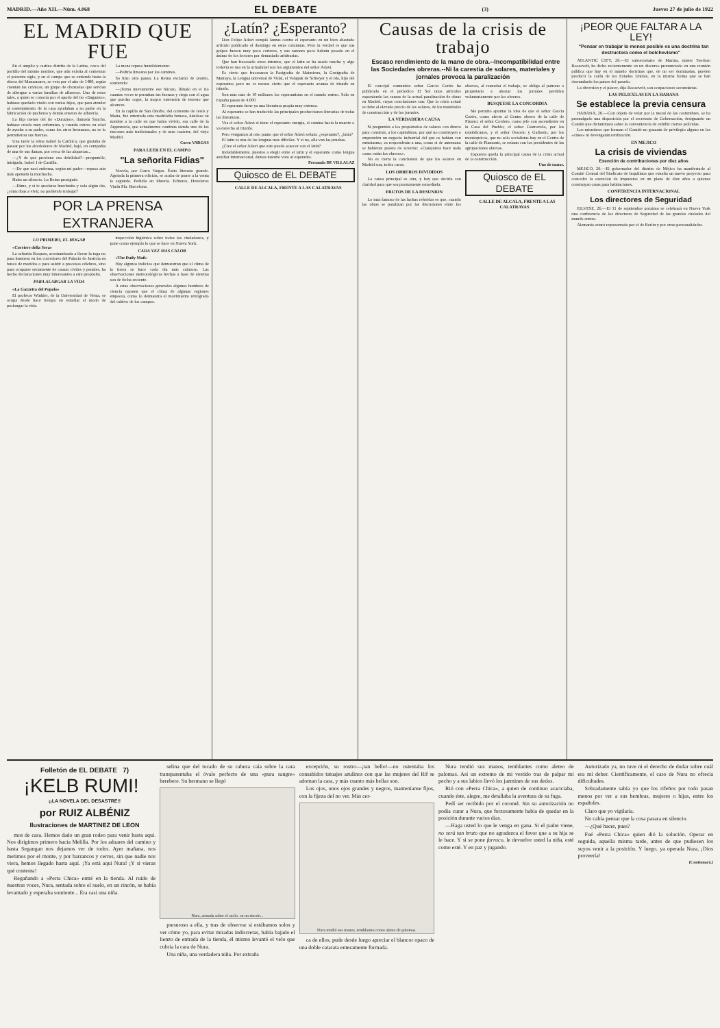MADRID.—Año XII.—Núm. 4.068 EL DEBATE (3) Jueves 27 de julio de 1922
EL MADRID QUE FUE
En el amplio y castizo distrito de la Latina, cerca del portillo del mismo nombre, que aún existía al comenzar el presente siglo, y en el campo que se extiende hasta la ribera del Manzanares, se veía por el año de 1480, según cuentan las crónicas, un grupo de chozuelas que servían de albergue a varias familias de alfareros. Uno de estos tales, a quien se conocía por el apodo del tío «Daganzo», habíase quedado viudo con varios hijos, que para atender al sostenimiento de la casa ayudaban a su padre en la fabricación de pucheros y demás enseres de alfarería.
La hija menor del tío «Durazno», llamada Sancha, habíase criado muy enfermiza, y cuando estuvo en edad de ayudar a su padre, como los otros hermanos, no se lo permitieron sus fuerzas.
Una tarde la reina Isabel la Católica, que gustaba de pasear por los alrededores de Madrid, bajó, en compañía de una de sus damas, por cerca de las alquerías...
—¿Y de qué proviene esa debilidad?—preguntóle, intrigada, Isabel I de Castilla.
—De que nací enferma, según mi padre—repuso aún más apenada la muchacha.
Hubo un silencio. La Reina prosiguió:
—Dime, y si te quedaras huerfanita y sola algún día, ¿cómo ibas a vivir, no pudiendo trabajar?
La moza repuso humildemente:
—Pediría limosna por los caminos.
So hizo otra pausa. La Reina exclamó de pronto, sonriendo:
—¡Toma nuevamente ese búcaro, llénalo en el río cuantas veces te permitan tus fuerzas y riega con el agua que puedas coger, la mayor extensión de terreno que alcances.
En la capilla de San Onofre, del convento de Jesús y María, fué enterrada esta madrileña famosa, dándose su nombre a la calle en que había vivido, esa calle de la Arganzuela, que actualmente continúa siendo uno de los rincones más tradicionales y de más carácter, del viejo Madrid.
Curro VARGAS
PARA LEER EN EL CAMPO
"La señorita Fidias"
Novela, por Curro Vargas. Éxito literario grande. Agotada la primera edición, se acaba de poner a la venta la segunda. Pedidla en librería. Editores, Herederos Viuda Pla. Barcelona.
POR LA PRENSA EXTRANJERA
LO PRIMERO, EL HOGAR
«Corriere della Sera»
La señorita Rospars, acostumbrada a llevar la toga no para husmear en los corredores del Palacio de Justicia en busca de maridos o para asistir a procesos célebres, sino para ocuparse seriamente de causas civiles y penales, ha hecho declaraciones muy interesantes a este propósito.
PARA ALARGAR LA VIDA
«La Gazzetta del Popolo»
El profesor Winkler, de la Universidad de Viena, se ocupa desde hace tiempo en estudiar el modo de prolongar la vida.
inspección higiénica sobre todos los ciudadanos, y pone como ejemplo lo que se hace en Nueva York.
CADA VEZ MAS CALOR
«The Daily Mail»
Hay algunos indicios que demuestran que el clima de la tierra se hace cada día más caluroso. Las observaciones meteorológicas hechas a base de sistema son de fecha reciente.
A estas observaciones generales algunos hombres de ciencia oponen que el clima de algunas regiones empeora, como lo demuestra el movimiento retrógrado del cultivo de los campos.
¿Latín? ¿Esperanto?
Don Felipe Adavi rompió lanzas contra el esperanto en un bien abastado artículo publicado el domingo en estas columnas. Pero la verdad es que sus golpes fueron muy poco certeros, y sus razones poco habrán pesado en el ánimo de los lectores por demasiado arbitrarias.
Que han fracasado otros intentos, que el latín se ha usado mucho y algo todavía se usa en la actualidad son los argumentos del señor Adavi.
Es cierto que fracasaron la Pasigrafía de Maimieux, la Genigrafía de Matraya, la Lengua universal de Vidal, el Volapuk de Schleyer y el Ido, hijo del esperanto; pero no es menos cierto que el esperanto avanza de triunfo en triunfo.
Son más más de 10 millones los esperantistas en el mundo entero. Sólo en España pasan de 4.000.
El esperanto tiene ya una literatura propia muy extensa.
Al esperanto se han traducido las principales producciones literarias de todas las literaturas.
Vea el señor Adavi si tiene el esperanto energía, si camina hacia la muerte o va derecho al triunfo.
Pero vengamos al otro punto que el señor Adavi señala: ¿esperanto?, ¿latín?
El latín es una de las lenguas más difíciles. Y si no, allá van las pruebas.
¿Cree el señor Adavi que esto puede acaecer con el latín?
Indudablemente, puestos a elegir entre el latín y el esperanto como lengua auxiliar internacional, damos nuestro voto al esperanto.
Fernando DE VILLALAZ
Quiosco de EL DEBATE
CALLE DE ALCALA, FRENTE A LAS CALATRAVAS
Causas de la crisis de trabajo
Escaso rendimiento de la mano de obra.--Incompatibilidad entre las Sociedades obreras.--Ni la carestía de solares, materiales y jornales provoca la paralización
El concejal comunista señor García Cortés ha publicado en el periódico El Sol unos artículos exponiendo las causas de la actual paralización de obras en Madrid, cuyas conclusiones son: Que la crisis actual se debe al elevado precio de los solares, de los materiales de construcción y de los jornales.
LA VERDADERA CAUSA
Si preguntáis a los propietarios de solares con dinero para construir, a los capitalistas, por qué no construyen o emprenden un negocio industrial del que os habían con entusiasmo, os responderán a una, como si de antemano se hubieran puesto de acuerdo: «Cualquiera hace nada como están los obreros».
No es cierta la conclusión de que los solares en Madrid son, todos caros.
LOS OBREROS DIVIDIDOS
La causa principal es otra, y hay que decirla con claridad para que sea prontamente remediada.
FRUTOS DE LA DESUNION
Lo más famoso de las luchas referidas es que, cuando las obras se paralizan por las discusiones entre los obreros, al reanudar el trabajo, se obliga al patrono o propietario a abonar los jornales perdidos voluntariamente por los obreros.
BUSQUESE LA CONCORDIA
Me permito apuntar la idea de que el señor García Cortés, como afecto al Centro obrero de la calle de Pizarro; el señor Cordero, como jefe con ascendiente en la Casa del Pueblo; el señor Castrovido, por los republicanos, y el señor Ossorio y Gallardo, por los monárquicos, que no sólo socialistas hay en el Centro de la calle de Piamonte, se reúnan con los presidentes de las agrupaciones obreras.
Expuesta queda la principal causa de la crisis actual de la construcción.
Uno de tantos.
Quiosco de EL DEBATE
CALLE DE ALCALA, FRENTE A LAS CALATRAVAS
¡PEOR QUE FALTAR A LA LEY!
"Pensar en trabajar lo menos posible es una doctrina tan destructora como el bolchevismo"
ATLANTIC CITY, 26.—El subsecretario de Marina, míster Teodoro Roosevelt, ha dicho recientemente en un discurso pronunciado en una reunión pública que hay en el mundo doctrinas que, de no ser dominadas, pueden producir la caída de los Estados Unidos, en la misma forma que se han derrumbado los países del pasado.
La diversión y el placer, dijo Roosevelt, son ocupaciones secundarias.
LAS PELICULAS EN LA HABANA
Se establece la previa censura
HABANA, 26.—Con objeto de velar por la moral de las costumbres, se ha promulgado una disposición por el secretario de Gobernación, designando un Comité que dictaminará sobre la conveniencia de exhibir ciertas películas.
Los miembros que forman el Comité no gozarán de privilegio alguno en los «cines» ni devengarán retribución.
EN MEJICO
La crisis de viviendas
Exención de contribuciones por diez años
MEJICO, 26.—El gobernador del distrito de Méjico ha manifestado al Comité Central del Sindicato de Inquilinos que estudia un nuevo proyecto para conceder la exención de impuestos en un plazo de diez años a quienes construyan casas para habitaciones.
CONFERENCIA INTERNACIONAL
Los directores de Seguridad
EILVESE, 26.—El 11 de septiembre próximo se celebrará en Nueva York una conferencia de los directores de Seguridad de las grandes ciudades del mundo entero.
Alemania estará representada por el de Berlín y por otras personalidades.
Folletón de EL DEBATE 7)
¡KELB RUMI!
¡¡LA NOVELA DEL DESASTRE!!
por RUIZ ALBÉNIZ
Ilustraciones de MARTINEZ DE LEON
mos de casa. Hemos dado un gran rodeo para venir hasta aquí. Nos dirigimos primero hacia Melilla. Por los aduares del camino y hasta Segangan nos dejamos ver de todos. Ayer mañana, nos metimos por el monte, y por barrancos y cerros, sin que nadie nos viera, hemos llegado hasta aquí. ¡Ya está aquí Nura! ¡Y si vieras qué contenta!
Regañando a «Perra Chica» entré en la tienda. Al ruido de nuestras voces, Nura, sentada sobre el suelo, en un rincón, se había levantado y esperaba sonriente... Era casi una niña.
selina que del tocado de su cabeza caía sobre la cara transparentaba el óvalo perfecto de una «pura sangre» berebere. Su hermano se llegó
Nura, sentada sobre el suelo, en un rincón...
presuroso a ella, y tras de observar si estábamos solos y ver cómo yo, para evitar miradas indiscretas, había bajado el lienzo de entrada de la tienda, él mismo levantó el velo que cubría la cara de Nura.
Una niña, una verdadera niña. Por extraña
excepción, su rostro—¡tan bello!—no ostentaba los consabidos tatuajes azulinos con que las mujeres del Rif se adornan la cara, y más cuanto más bellas son.
Los ojos, unos ojos grandes y negros, manteníanse fijos, con la fijeza del no ver. Más cer-
Nura tendió sus manos, temblantes como aleteo de palomas.
ca de ellos, pude desde luego apreciar el blancor opaco de una doble catarata enteramente formada.
Nura tendió sus manos, temblantes como aleteo de palomas. Así un extremo de mi vestido tras de palpar mi pecho y a sus labios llevó los jazmines de sus dedos.
Rió con «Perra Chica», a quien de continuo acariciaba, cuando éste, alegre, me detallaba la aventura de su fuga.
Pedí ser recibido por el coronel. Sin su autorización no podía curar a Nura, que forzosamente había de quedar en la posición durante varios días.
—Haga usted lo que le venga en gana. Si el padre viene, no será tan bruto que no agradezca el favor que a su hija se le hace. Y si se pone farruco, le devuelve usted la niña, esté como esté. Y en paz y jugando.
Autorizado ya, no tuve ni el derecho de dudar sobre cuál era mi deber. Científicamente, el caso de Nura no ofrecía dificultades.
Sobradamente sabía yo que los rifeños por todo pasan menos por ver a sus hembras, mujeres o hijas, entre los españoles.
Claro que yo vigilaría.
No cabía pensar que la cosa pasara en silencio.
—¿Qué hacer, pues?
Fué «Perra Chica» quien dió la solución. Operar en seguida, aquella misma tarde, antes de que pudiesen los suyos venir a la posición. Y luego, ya operada Nura, ¡Dios proveería!
(Continuará.)